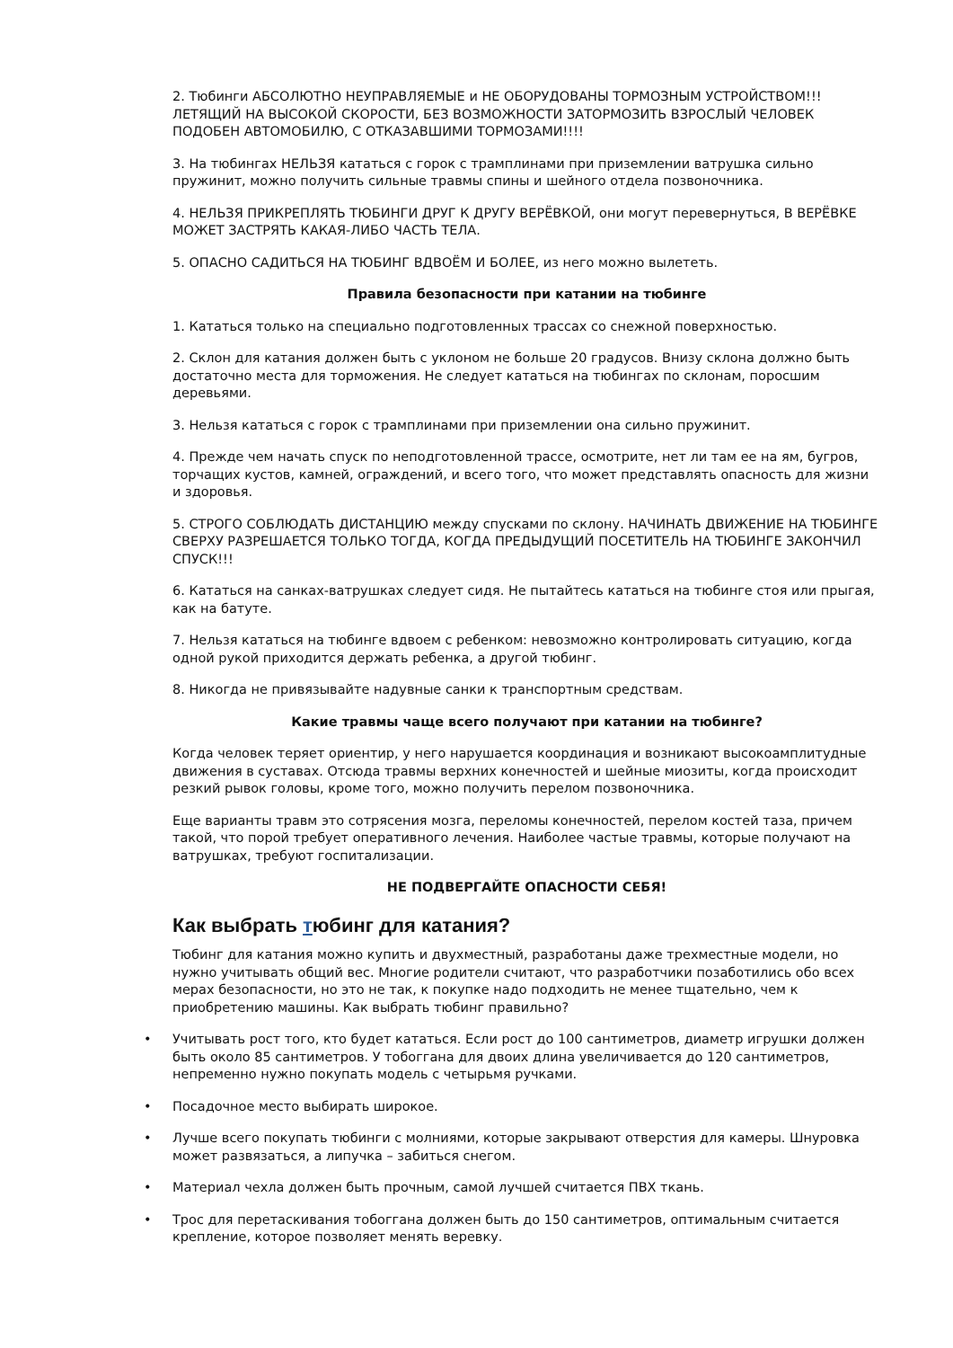2. Тюбинги АБСОЛЮТНО НЕУПРАВЛЯЕМЫЕ и НЕ ОБОРУДОВАНЫ ТОРМОЗНЫМ УСТРОЙСТВОМ!!! ЛЕТЯЩИЙ НА ВЫСОКОЙ СКОРОСТИ, БЕЗ ВОЗМОЖНОСТИ ЗАТОРМОЗИТЬ ВЗРОСЛЫЙ ЧЕЛОВЕК ПОДОБЕН АВТОМОБИЛЮ, С ОТКАЗАВШИМИ ТОРМОЗАМИ!!!!
3. На тюбингах НЕЛЬЗЯ кататься с горок с трамплинами при приземлении ватрушка сильно пружинит, можно получить сильные травмы спины и шейного отдела позвоночника.
4. НЕЛЬЗЯ ПРИКРЕПЛЯТЬ ТЮБИНГИ ДРУГ К ДРУГУ ВЕРЁВКОЙ, они могут перевернуться, В ВЕРЁВКЕ МОЖЕТ ЗАСТРЯТЬ КАКАЯ-ЛИБО ЧАСТЬ ТЕЛА.
5. ОПАСНО САДИТЬСЯ НА ТЮБИНГ ВДВОЁМ И БОЛЕЕ, из него можно вылететь.
Правила безопасности при катании на тюбинге
1. Кататься только на специально подготовленных трассах со снежной поверхностью.
2. Склон для катания должен быть с уклоном не больше 20 градусов. Внизу склона должно быть достаточно места для торможения. Не следует кататься на тюбингах по склонам, поросшим деревьями.
3. Нельзя кататься с горок с трамплинами при приземлении она сильно пружинит.
4. Прежде чем начать спуск по неподготовленной трассе, осмотрите, нет ли там ее на ям, бугров, торчащих кустов, камней, ограждений, и всего того, что может представлять опасность для жизни и здоровья.
5. СТРОГО СОБЛЮДАТЬ ДИСТАНЦИЮ между спусками по склону. НАЧИНАТЬ ДВИЖЕНИЕ НА ТЮБИНГЕ СВЕРХУ РАЗРЕШАЕТСЯ ТОЛЬКО ТОГДА, КОГДА ПРЕДЫДУЩИЙ ПОСЕТИТЕЛЬ НА ТЮБИНГЕ ЗАКОНЧИЛ СПУСК!!!
6. Кататься на санках-ватрушках следует сидя. Не пытайтесь кататься на тюбинге стоя или прыгая, как на батуте.
7. Нельзя кататься на тюбинге вдвоем с ребенком: невозможно контролировать ситуацию, когда одной рукой приходится держать ребенка, а другой тюбинг.
8. Никогда не привязывайте надувные санки к транспортным средствам.
Какие травмы чаще всего получают при катании на тюбинге?
Когда человек теряет ориентир, у него нарушается координация и возникают высокоамплитудные движения в суставах. Отсюда травмы верхних конечностей и шейные миозиты, когда происходит резкий рывок головы, кроме того, можно получить перелом позвоночника.
Еще варианты травм это сотрясения мозга, переломы конечностей, перелом костей таза, причем такой, что порой требует оперативного лечения. Наиболее частые травмы, которые получают на ватрушках, требуют госпитализации.
НЕ ПОДВЕРГАЙТЕ ОПАСНОСТИ СЕБЯ!
Как выбрать тюбинг для катания?
Тюбинг для катания можно купить и двухместный, разработаны даже трехместные модели, но нужно учитывать общий вес. Многие родители считают, что разработчики позаботились обо всех мерах безопасности, но это не так, к покупке надо подходить не менее тщательно, чем к приобретению машины. Как выбрать тюбинг правильно?
• Учитывать рост того, кто будет кататься. Если рост до 100 сантиметров, диаметр игрушки должен быть около 85 сантиметров. У тобоггана для двоих длина увеличивается до 120 сантиметров, непременно нужно покупать модель с четырьмя ручками.
• Посадочное место выбирать широкое.
• Лучше всего покупать тюбинги с молниями, которые закрывают отверстия для камеры. Шнуровка может развязаться, а липучка – забиться снегом.
• Материал чехла должен быть прочным, самой лучшей считается ПВХ ткань.
• Трос для перетаскивания тобоггана должен быть до 150 сантиметров, оптимальным считается крепление, которое позволяет менять веревку.